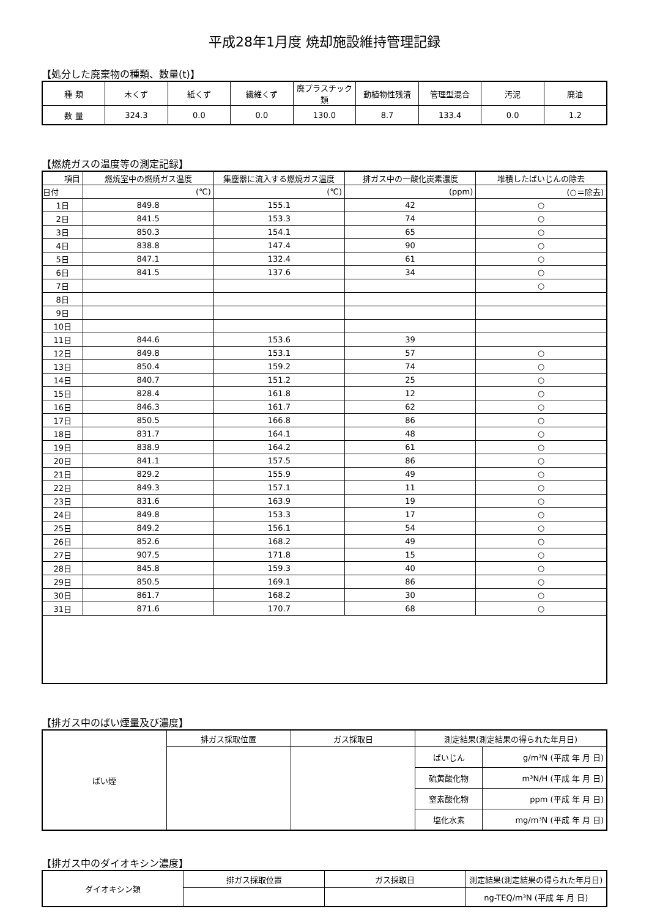平成28年1月度 焼却施設維持管理記録
【処分した廃棄物の種類、数量(t)】
| 種 類 | 木くず | 紙くず | 繊維くず | 廃プラスチック類 | 動植物性残渣 | 管理型混合 | 汚泥 | 廃油 |
| 数 量 | 324.3 | 0.0 | 0.0 | 130.0 | 8.7 | 133.4 | 0.0 | 1.2 |
【燃焼ガスの温度等の測定記録】
| 項目 | 燃焼室中の燃焼ガス温度 | 集塵器に流入する燃焼ガス温度 | 排ガス中の一酸化炭素濃度 | 堆積したばいじんの除去 |
| --- | --- | --- | --- | --- |
| 日付 | (℃) | (℃) | (ppm) | (○＝除去) |
| 1日 | 849.8 | 155.1 | 42 | ○ |
| 2日 | 841.5 | 153.3 | 74 | ○ |
| 3日 | 850.3 | 154.1 | 65 | ○ |
| 4日 | 838.8 | 147.4 | 90 | ○ |
| 5日 | 847.1 | 132.4 | 61 | ○ |
| 6日 | 841.5 | 137.6 | 34 | ○ |
| 7日 | | | | ○ |
| 8日 | | | | |
| 9日 | | | | |
| 10日 | | | | |
| 11日 | 844.6 | 153.6 | 39 | |
| 12日 | 849.8 | 153.1 | 57 | ○ |
| 13日 | 850.4 | 159.2 | 74 | ○ |
| 14日 | 840.7 | 151.2 | 25 | ○ |
| 15日 | 828.4 | 161.8 | 12 | ○ |
| 16日 | 846.3 | 161.7 | 62 | ○ |
| 17日 | 850.5 | 166.8 | 86 | ○ |
| 18日 | 831.7 | 164.1 | 48 | ○ |
| 19日 | 838.9 | 164.2 | 61 | ○ |
| 20日 | 841.1 | 157.5 | 86 | ○ |
| 21日 | 829.2 | 155.9 | 49 | ○ |
| 22日 | 849.3 | 157.1 | 11 | ○ |
| 23日 | 831.6 | 163.9 | 19 | ○ |
| 24日 | 849.8 | 153.3 | 17 | ○ |
| 25日 | 849.2 | 156.1 | 54 | ○ |
| 26日 | 852.6 | 168.2 | 49 | ○ |
| 27日 | 907.5 | 171.8 | 15 | ○ |
| 28日 | 845.8 | 159.3 | 40 | ○ |
| 29日 | 850.5 | 169.1 | 86 | ○ |
| 30日 | 861.7 | 168.2 | 30 | ○ |
| 31日 | 871.6 | 170.7 | 68 | ○ |
【排ガス中のばい煙量及び濃度】
| ばい煙 | 排ガス採取位置 | ガス採取日 | 測定結果(測定結果の得られた年月日) | |
| | | | ばいじん | g/m³N (平成 年 月 日) |
| | | | 硫黄酸化物 | m³N/H (平成 年 月 日) |
| | | | 窒素酸化物 | ppm (平成 年 月 日) |
| | | | 塩化水素 | mg/m³N (平成 年 月 日) |
【排ガス中のダイオキシン濃度】
| ダイオキシン類 | 排ガス採取位置 | ガス採取日 | 測定結果(測定結果の得られた年月日) |
| | | | ng-TEQ/m³N (平成 年 月 日) |